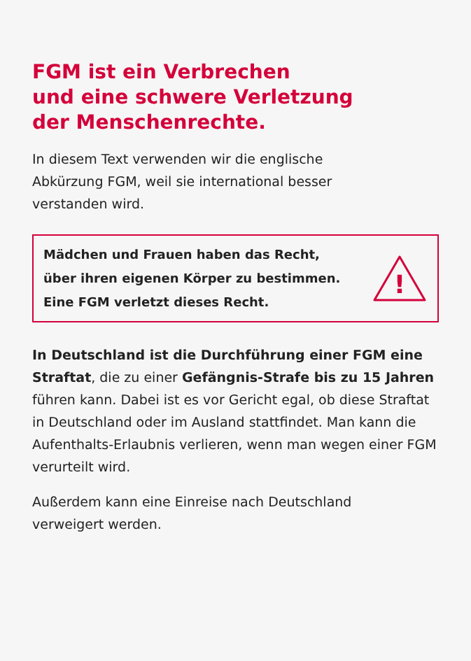FGM ist ein Verbrechen
und eine schwere Verletzung
der Menschenrechte.
In diesem Text verwenden wir die englische
Abkürzung FGM, weil sie international besser
verstanden wird.
Mädchen und Frauen haben das Recht,
über ihren eigenen Körper zu bestimmen.
Eine FGM verletzt dieses Recht.
!
In Deutschland ist die Durchführung einer FGM eine Straftat, die zu einer Gefängnis-Strafe bis zu 15 Jahren führen kann. Dabei ist es vor Gericht egal, ob diese Straftat in Deutschland oder im Ausland stattfindet. Man kann die Aufenthalts-Erlaubnis verlieren, wenn man wegen einer FGM verurteilt wird.
Außerdem kann eine Einreise nach Deutschland
verweigert werden.